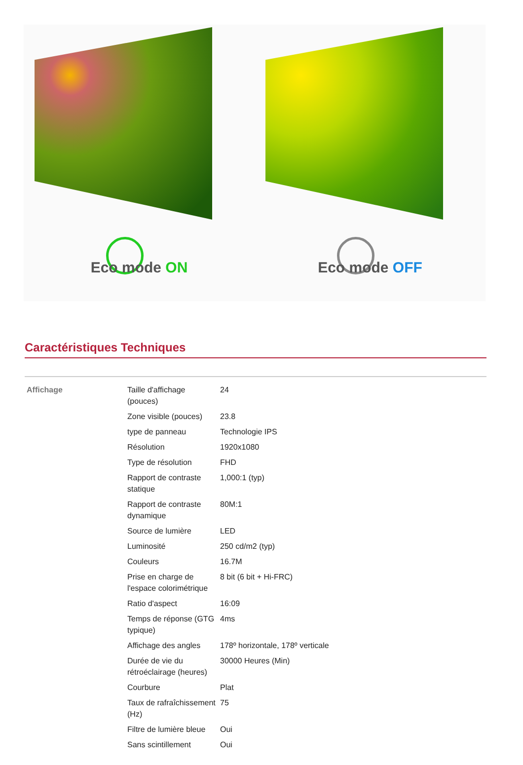Eco mode ON
Eco mode OFF
Caractéristiques Techniques
| Affichage | Taille d'affichage (pouces) | 24 |
| | Zone visible (pouces) | 23.8 |
| | type de panneau | Technologie IPS |
| | Résolution | 1920x1080 |
| | Type de résolution | FHD |
| | Rapport de contraste statique | 1,000:1 (typ) |
| | Rapport de contraste dynamique | 80M:1 |
| | Source de lumière | LED |
| | Luminosité | 250 cd/m2 (typ) |
| | Couleurs | 16.7M |
| | Prise en charge de l'espace colorimétrique | 8 bit (6 bit + Hi-FRC) |
| | Ratio d'aspect | 16:09 |
| | Temps de réponse (GTG typique) | 4ms |
| | Affichage des angles | 178º horizontale, 178º verticale |
| | Durée de vie du rétroéclairage (heures) | 30000 Heures (Min) |
| | Courbure | Plat |
| | Taux de rafraîchissement (Hz) | 75 |
| | Filtre de lumière bleue | Oui |
| | Sans scintillement | Oui |